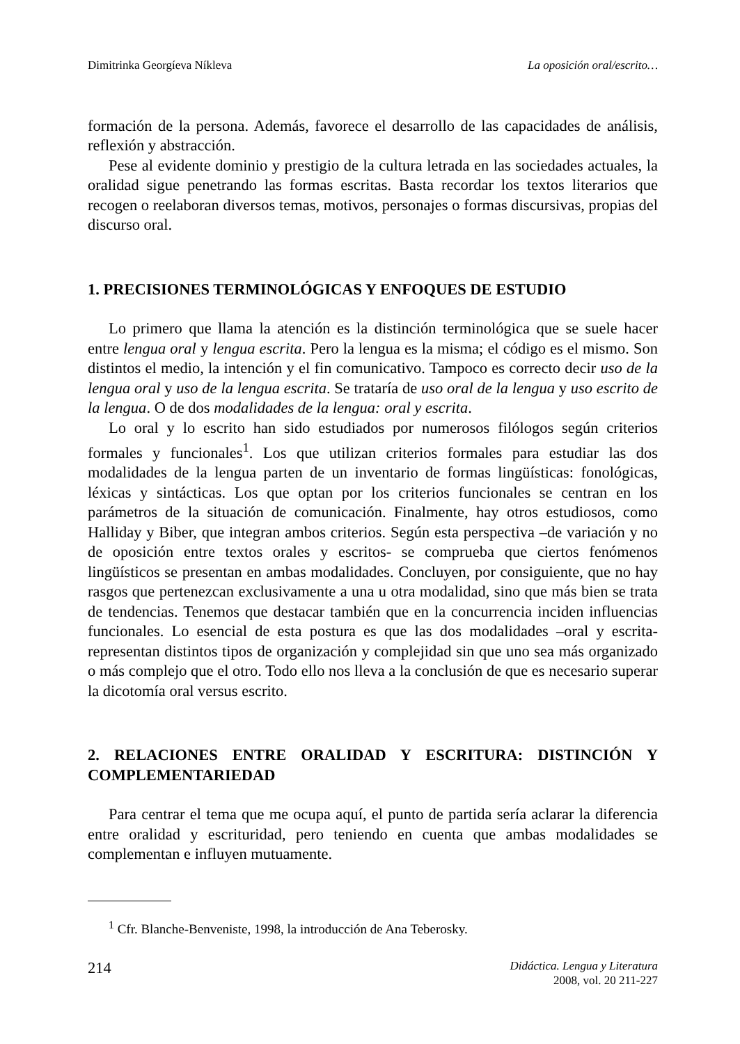Dimitrinka Georgíeva Níkleva La oposición oral/escrito…
formación de la persona. Además, favorece el desarrollo de las capacidades de análisis, reflexión y abstracción.
Pese al evidente dominio y prestigio de la cultura letrada en las sociedades actuales, la oralidad sigue penetrando las formas escritas. Basta recordar los textos literarios que recogen o reelaboran diversos temas, motivos, personajes o formas discursivas, propias del discurso oral.
1. PRECISIONES TERMINOLÓGICAS Y ENFOQUES DE ESTUDIO
Lo primero que llama la atención es la distinción terminológica que se suele hacer entre lengua oral y lengua escrita. Pero la lengua es la misma; el código es el mismo. Son distintos el medio, la intención y el fin comunicativo. Tampoco es correcto decir uso de la lengua oral y uso de la lengua escrita. Se trataría de uso oral de la lengua y uso escrito de la lengua. O de dos modalidades de la lengua: oral y escrita.
Lo oral y lo escrito han sido estudiados por numerosos filólogos según criterios formales y funcionales<sup>1</sup>. Los que utilizan criterios formales para estudiar las dos modalidades de la lengua parten de un inventario de formas lingüísticas: fonológicas, léxicas y sintácticas. Los que optan por los criterios funcionales se centran en los parámetros de la situación de comunicación. Finalmente, hay otros estudiosos, como Halliday y Biber, que integran ambos criterios. Según esta perspectiva –de variación y no de oposición entre textos orales y escritos- se comprueba que ciertos fenómenos lingüísticos se presentan en ambas modalidades. Concluyen, por consiguiente, que no hay rasgos que pertenezcan exclusivamente a una u otra modalidad, sino que más bien se trata de tendencias. Tenemos que destacar también que en la concurrencia inciden influencias funcionales. Lo esencial de esta postura es que las dos modalidades –oral y escrita- representan distintos tipos de organización y complejidad sin que uno sea más organizado o más complejo que el otro. Todo ello nos lleva a la conclusión de que es necesario superar la dicotomía oral versus escrito.
2. RELACIONES ENTRE ORALIDAD Y ESCRITURA: DISTINCIÓN Y COMPLEMENTARIEDAD
Para centrar el tema que me ocupa aquí, el punto de partida sería aclarar la diferencia entre oralidad y escrituridad, pero teniendo en cuenta que ambas modalidades se complementan e influyen mutuamente.
<sup>1</sup> Cfr. Blanche-Benveniste, 1998, la introducción de Ana Teberosky.
214
Didáctica. Lengua y Literatura
2008, vol. 20 211-227